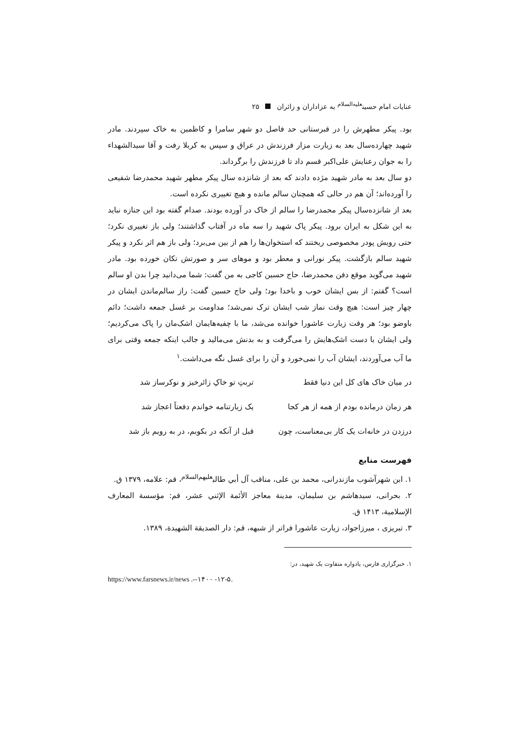عنایات امام حسین<sup>علیه‌السلام</sup> به عزاداران و زائران ۲۵
بود. پیکر مطهرش را در قبرستانی حد فاصل دو شهر سامرا و کاظمین به خاک سپردند. مادر شهید چهارده‌سال بعد به زیارت مزار فرزندش در عراق و سپس به کربلا رفت و آقا سیدالشهداء را به جوان رعنایش علی‌اکبر قسم داد تا فرزندش را برگرداند.
دو سال بعد به مادر شهید مژده دادند که بعد از شانزده سال پیکر مطهر شهید محمدرضا شفیعی را آورده‌اند؛ آن هم در حالی که همچنان سالم مانده و هیچ تغییری نکرده است.
بعد از شانزده‌سال پیکر محمدرضا را سالم از خاک در آورده بودند. صدام گفته بود این جنازه نباید به این شکل به ایران برود. پیکر پاک شهید را سه ماه در آفتاب گذاشتند؛ ولی باز تغییری نکرد؛ حتی رویش پودر مخصوصی ریختند که استخوان‌ها را هم از بین می‌برد؛ ولی باز هم اثر نکرد و پیکر شهید سالم بازگشت. پیکر نورانی و معطر بود و موهای سر و صورتش تکان خورده بود. مادر شهید می‌گوید موقع دفن محمدرضا، حاج حسین کاجی به من گفت: شما می‌دانید چرا بدن او سالم است؟ گفتم: از بس ایشان خوب و باخدا بود؛ ولی حاج حسین گفت: راز سالم‌ماندن ایشان در چهار چیز است: هیچ وقت نماز شب ایشان ترک نمی‌شد؛ مداومت بر غسل جمعه داشت؛ دائم باوضو بود؛ هر وقت زیارت عاشورا خوانده می‌شد، ما با چفیه‌هایمان اشک‌مان را پاک می‌کردیم؛ ولی ایشان با دست اشک‌هایش را می‌گرفت و به بدنش می‌مالید و جالب اینکه جمعه وقتی برای ما آب می‌آوردند، ایشان آب را نمی‌خورد و آن را برای غسل نگه می‌داشت.<sup>۱</sup>
در میان خاک های کل این دنیا فقط تربتِ تو خاکِ زائرخیز و نوکرساز شد
هر زمان درمانده بودم از همه از هر کجا یک زیارتنامه خواندم دفعتاً اعجاز شد
درزدن در خانه‌ات یک کار بی‌معناست، چون قبل از آنکه در بکوبم، در به رویم باز شد
فهرست منابع
۱. ابن شهرآشوب مازندرانی، محمد بن علی، مناقب آل أبي طالب<sup>علیهم‌السلام</sup>، قم: علامه، ۱۳۷۹ ق.
۲. بحرانی، سیدهاشم بن سلیمان، مدينة معاجز الأئمة الإثني عشر، قم: مؤسسة المعارف الإسلامية، ۱۴۱۳ ق.
۳. تبریزی ، میرزاجواد، زیارت عاشورا فراتر از شبهه، قم: دار الصديقة الشهيدة، ۱۳۸۹.
۱. خبرگزاری فارس، یادواره متفاوت یک شهید، در:
https://www.farsnews.ir/news .--۱۴۰۰ -۱۲-۵.